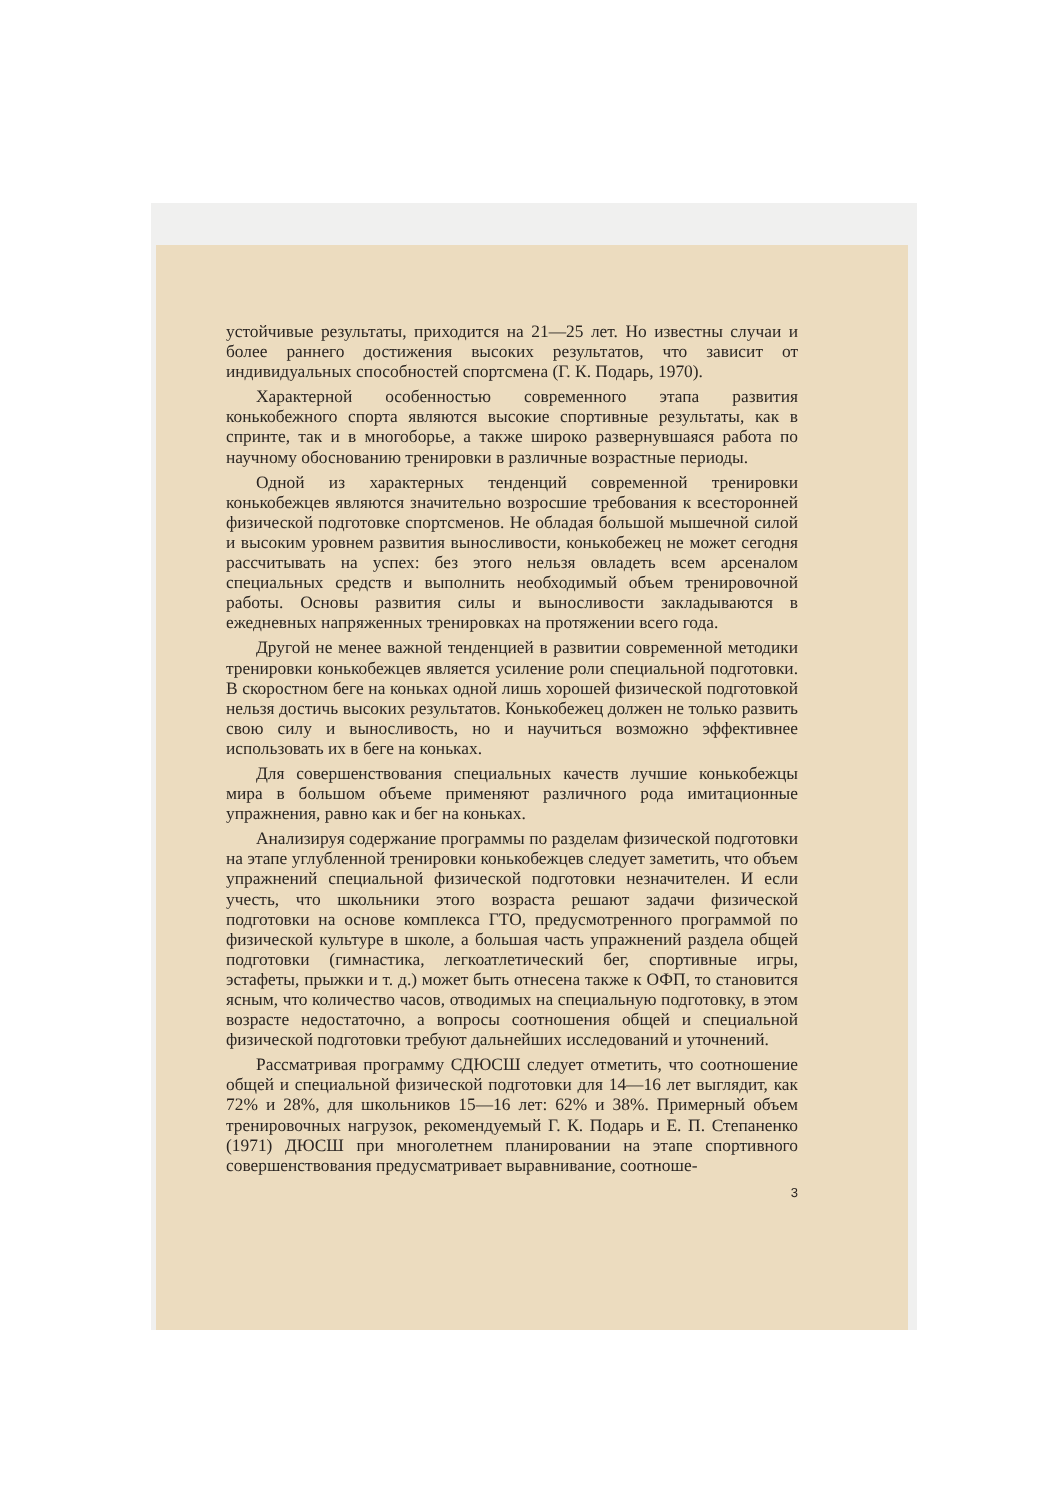устойчивые результаты, приходится на 21—25 лет. Но известны случаи и более раннего достижения высоких результатов, что зависит от индивидуальных способностей спортсмена (Г. К. Подарь, 1970).
Характерной особенностью современного этапа развития конькобежного спорта являются высокие спортивные результаты, как в спринте, так и в многоборье, а также широко развернувшаяся работа по научному обоснованию тренировки в различные возрастные периоды.
Одной из характерных тенденций современной тренировки конькобежцев являются значительно возросшие требования к всесторонней физической подготовке спортсменов. Не обладая большой мышечной силой и высоким уровнем развития выносливости, конькобежец не может сегодня рассчитывать на успех: без этого нельзя овладеть всем арсеналом специальных средств и выполнить необходимый объем тренировочной работы. Основы развития силы и выносливости закладываются в ежедневных напряженных тренировках на протяжении всего года.
Другой не менее важной тенденцией в развитии современной методики тренировки конькобежцев является усиление роли специальной подготовки. В скоростном беге на коньках одной лишь хорошей физической подготовкой нельзя достичь высоких результатов. Конькобежец должен не только развить свою силу и выносливость, но и научиться возможно эффективнее использовать их в беге на коньках.
Для совершенствования специальных качеств лучшие конькобежцы мира в большом объеме применяют различного рода имитационные упражнения, равно как и бег на коньках.
Анализируя содержание программы по разделам физической подготовки на этапе углубленной тренировки конькобежцев следует заметить, что объем упражнений специальной физической подготовки незначителен. И если учесть, что школьники этого возраста решают задачи физической подготовки на основе комплекса ГТО, предусмотренного программой по физической культуре в школе, а большая часть упражнений раздела общей подготовки (гимнастика, легкоатлетический бег, спортивные игры, эстафеты, прыжки и т. д.) может быть отнесена также к ОФП, то становится ясным, что количество часов, отводимых на специальную подготовку, в этом возрасте недостаточно, а вопросы соотношения общей и специальной физической подготовки требуют дальнейших исследований и уточнений.
Рассматривая программу СДЮСШ следует отметить, что соотношение общей и специальной физической подготовки для 14—16 лет выглядит, как 72% и 28%, для школьников 15—16 лет: 62% и 38%. Примерный объем тренировочных нагрузок, рекомендуемый Г. К. Подарь и Е. П. Степаненко (1971) ДЮСШ при многолетнем планировании на этапе спортивного совершенствования предусматривает выравнивание, соотноше-
3